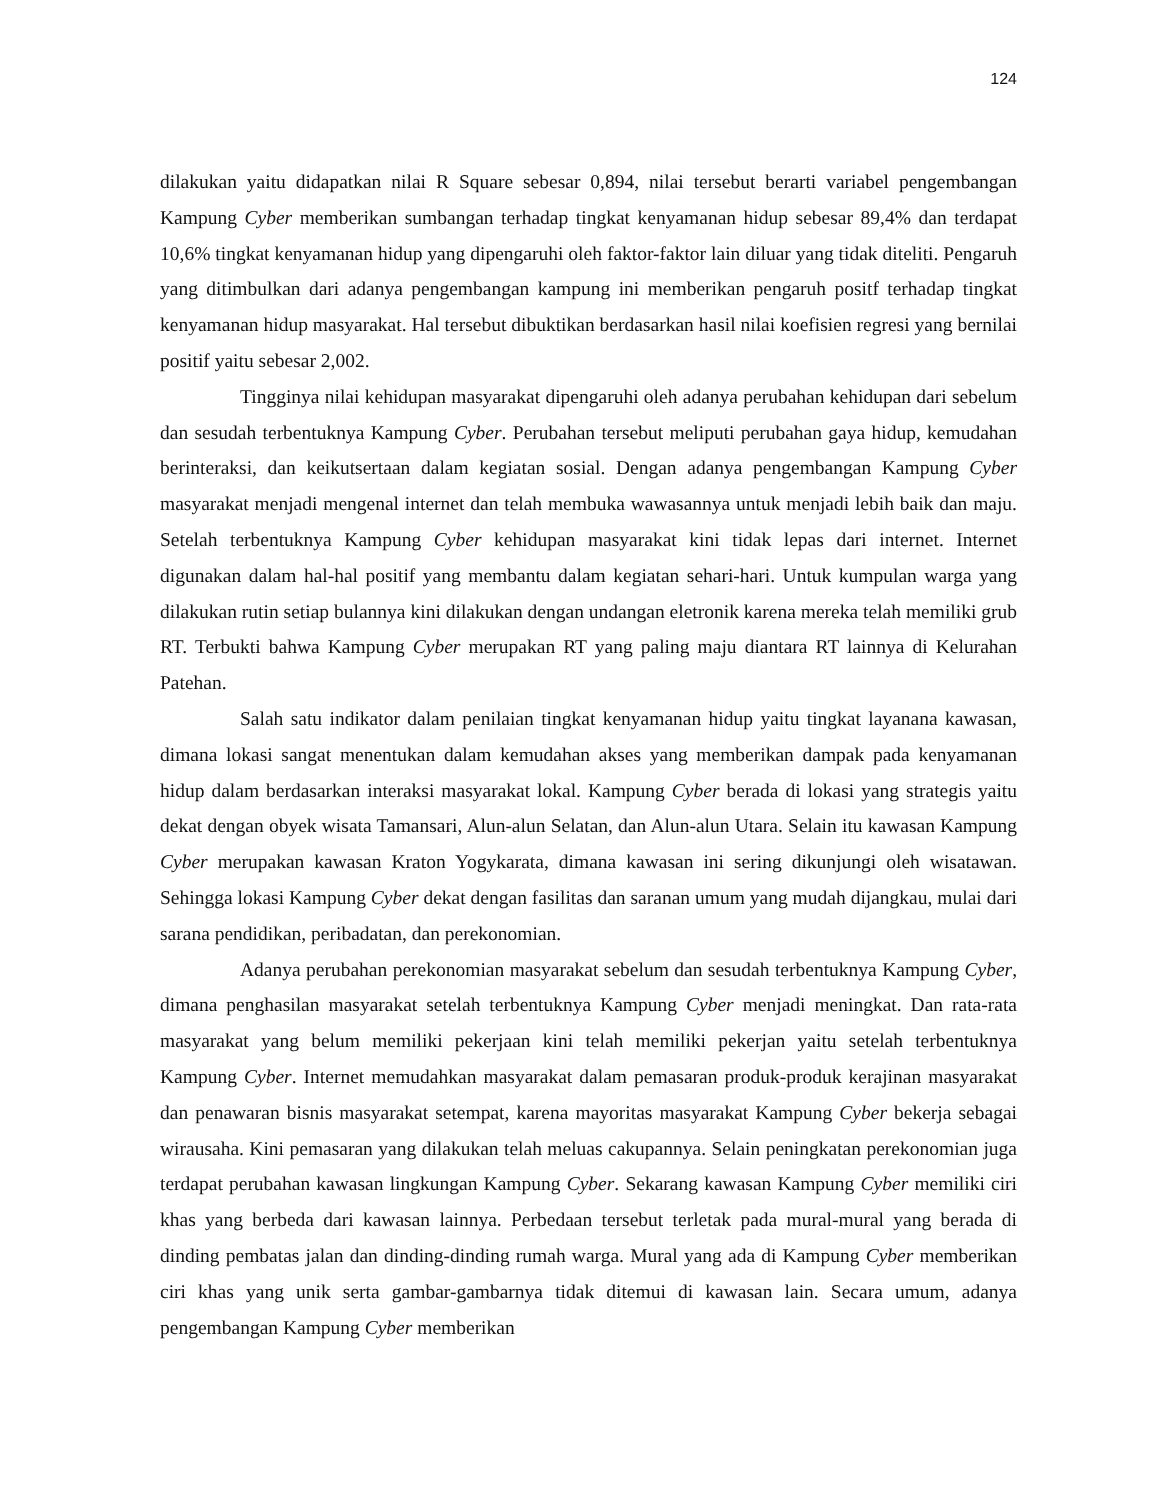124
dilakukan yaitu didapatkan nilai R Square sebesar 0,894, nilai tersebut berarti variabel pengembangan Kampung Cyber memberikan sumbangan terhadap tingkat kenyamanan hidup sebesar 89,4% dan terdapat 10,6% tingkat kenyamanan hidup yang dipengaruhi oleh faktor-faktor lain diluar yang tidak diteliti. Pengaruh yang ditimbulkan dari adanya pengembangan kampung ini memberikan pengaruh positf terhadap tingkat kenyamanan hidup masyarakat. Hal tersebut dibuktikan berdasarkan hasil nilai koefisien regresi yang bernilai positif yaitu sebesar 2,002.
Tingginya nilai kehidupan masyarakat dipengaruhi oleh adanya perubahan kehidupan dari sebelum dan sesudah terbentuknya Kampung Cyber. Perubahan tersebut meliputi perubahan gaya hidup, kemudahan berinteraksi, dan keikutsertaan dalam kegiatan sosial. Dengan adanya pengembangan Kampung Cyber masyarakat menjadi mengenal internet dan telah membuka wawasannya untuk menjadi lebih baik dan maju. Setelah terbentuknya Kampung Cyber kehidupan masyarakat kini tidak lepas dari internet. Internet digunakan dalam hal-hal positif yang membantu dalam kegiatan sehari-hari. Untuk kumpulan warga yang dilakukan rutin setiap bulannya kini dilakukan dengan undangan eletronik karena mereka telah memiliki grub RT. Terbukti bahwa Kampung Cyber merupakan RT yang paling maju diantara RT lainnya di Kelurahan Patehan.
Salah satu indikator dalam penilaian tingkat kenyamanan hidup yaitu tingkat layanana kawasan, dimana lokasi sangat menentukan dalam kemudahan akses yang memberikan dampak pada kenyamanan hidup dalam berdasarkan interaksi masyarakat lokal. Kampung Cyber berada di lokasi yang strategis yaitu dekat dengan obyek wisata Tamansari, Alun-alun Selatan, dan Alun-alun Utara. Selain itu kawasan Kampung Cyber merupakan kawasan Kraton Yogykarata, dimana kawasan ini sering dikunjungi oleh wisatawan. Sehingga lokasi Kampung Cyber dekat dengan fasilitas dan saranan umum yang mudah dijangkau, mulai dari sarana pendidikan, peribadatan, dan perekonomian.
Adanya perubahan perekonomian masyarakat sebelum dan sesudah terbentuknya Kampung Cyber, dimana penghasilan masyarakat setelah terbentuknya Kampung Cyber menjadi meningkat. Dan rata-rata masyarakat yang belum memiliki pekerjaan kini telah memiliki pekerjan yaitu setelah terbentuknya Kampung Cyber. Internet memudahkan masyarakat dalam pemasaran produk-produk kerajinan masyarakat dan penawaran bisnis masyarakat setempat, karena mayoritas masyarakat Kampung Cyber bekerja sebagai wirausaha. Kini pemasaran yang dilakukan telah meluas cakupannya. Selain peningkatan perekonomian juga terdapat perubahan kawasan lingkungan Kampung Cyber. Sekarang kawasan Kampung Cyber memiliki ciri khas yang berbeda dari kawasan lainnya. Perbedaan tersebut terletak pada mural-mural yang berada di dinding pembatas jalan dan dinding-dinding rumah warga. Mural yang ada di Kampung Cyber memberikan ciri khas yang unik serta gambar-gambarnya tidak ditemui di kawasan lain. Secara umum, adanya pengembangan Kampung Cyber memberikan